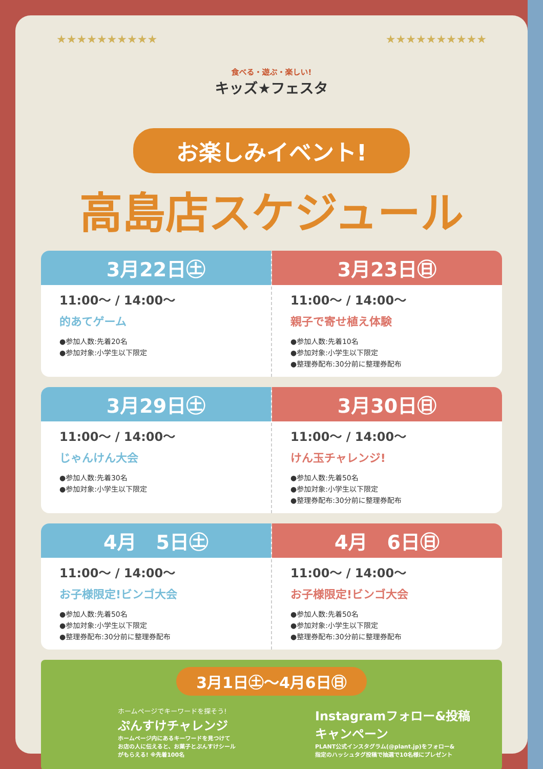★★★★★★★★★★ ★★★★★★★★★★
食べる・遊ぶ・楽しい!
キッズ★フェスタ
お楽しみイベント!
高島店スケジュール
3月22日㊏
11:00〜 / 14:00〜
的あてゲーム
●参加人数:先着20名
●参加対象:小学生以下限定
3月23日㊐
11:00〜 / 14:00〜
親子で寄せ植え体験
●参加人数:先着10名
●参加対象:小学生以下限定
●整理券配布:30分前に整理券配布
3月29日㊏
11:00〜 / 14:00〜
じゃんけん大会
●参加人数:先着30名
●参加対象:小学生以下限定
3月30日㊐
11:00〜 / 14:00〜
けん玉チャレンジ!
●参加人数:先着50名
●参加対象:小学生以下限定
●整理券配布:30分前に整理券配布
4月　5日㊏
11:00〜 / 14:00〜
お子様限定!ビンゴ大会
●参加人数:先着50名
●参加対象:小学生以下限定
●整理券配布:30分前に整理券配布
4月　6日㊐
11:00〜 / 14:00〜
お子様限定!ビンゴ大会
●参加人数:先着50名
●参加対象:小学生以下限定
●整理券配布:30分前に整理券配布
3月1日㊏〜4月6日㊐
ホームページでキーワードを探そう!
ぷんすけチャレンジ
ホームページ内にあるキーワードを見つけて
お店の人に伝えると、お菓子とぷんすけシール
がもらえる! ※先着100名
Instagramフォロー&投稿
キャンペーン
PLANT公式インスタグラム(@plant.jp)をフォロー&
指定のハッシュタグ投稿で抽選で10名様にプレゼント